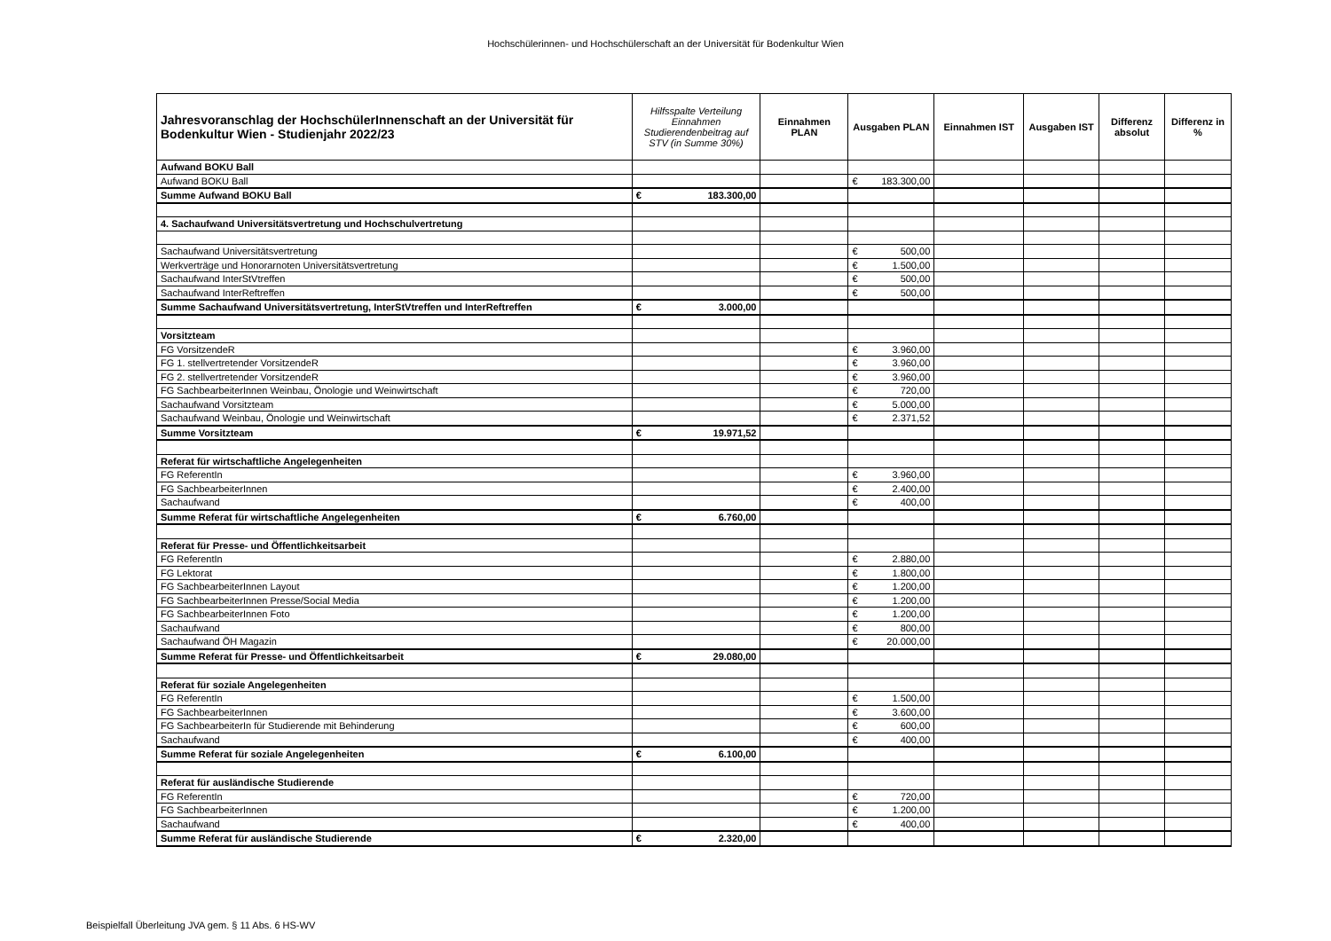Hochschülerinnen- und Hochschülerschaft an der Universität für Bodenkultur Wien
| Jahresvoranschlag der HochschülerInnenschaft an der Universität für Bodenkultur Wien - Studienjahr 2022/23 | Hilfsspalte Verteilung Einnahmen Studierendenbeitrag auf STV (in Summe 30%) | Einnahmen PLAN | Ausgaben PLAN | Einnahmen IST | Ausgaben IST | Differenz absolut | Differenz in % |
| --- | --- | --- | --- | --- | --- | --- | --- |
| Aufwand BOKU Ball | | | | | | | |
| Aufwand BOKU Ball | | | € 183.300,00 | | | | |
| Summe Aufwand BOKU Ball | € 183.300,00 | | | | | | |
| 4. Sachaufwand Universitätsvertretung und Hochschulvertretung | | | | | | | |
| Sachaufwand Universitätsvertretung | | | € 500,00 | | | | |
| Werkverträge und Honorarnoten Universitätsvertretung | | | € 1.500,00 | | | | |
| Sachaufwand InterStVtreffen | | | € 500,00 | | | | |
| Sachaufwand InterReftreffen | | | € 500,00 | | | | |
| Summe Sachaufwand Universitätsvertretung, InterStVtreffen und InterReftreffen | € 3.000,00 | | | | | | |
| Vorsitzteam | | | | | | | |
| FG VorsitzendeR | | | € 3.960,00 | | | | |
| FG 1. stellvertretender VorsitzendeR | | | € 3.960,00 | | | | |
| FG 2. stellvertretender VorsitzendeR | | | € 3.960,00 | | | | |
| FG SachbearbeiterInnen Weinbau, Önologie und Weinwirtschaft | | | € 720,00 | | | | |
| Sachaufwand Vorsitzteam | | | € 5.000,00 | | | | |
| Sachaufwand Weinbau, Önologie und Weinwirtschaft | | | € 2.371,52 | | | | |
| Summe Vorsitzteam | € 19.971,52 | | | | | | |
| Referat für wirtschaftliche Angelegenheiten | | | | | | | |
| FG ReferentIn | | | € 3.960,00 | | | | |
| FG SachbearbeiterInnen | | | € 2.400,00 | | | | |
| Sachaufwand | | | € 400,00 | | | | |
| Summe Referat für wirtschaftliche Angelegenheiten | € 6.760,00 | | | | | | |
| Referat für Presse- und Öffentlichkeitsarbeit | | | | | | | |
| FG ReferentIn | | | € 2.880,00 | | | | |
| FG Lektorat | | | € 1.800,00 | | | | |
| FG SachbearbeiterInnen Layout | | | € 1.200,00 | | | | |
| FG SachbearbeiterInnen Presse/Social Media | | | € 1.200,00 | | | | |
| FG SachbearbeiterInnen Foto | | | € 1.200,00 | | | | |
| Sachaufwand | | | € 800,00 | | | | |
| Sachaufwand ÖH Magazin | | | € 20.000,00 | | | | |
| Summe Referat für Presse- und Öffentlichkeitsarbeit | € 29.080,00 | | | | | | |
| Referat für soziale Angelegenheiten | | | | | | | |
| FG ReferentIn | | | € 1.500,00 | | | | |
| FG SachbearbeiterInnen | | | € 3.600,00 | | | | |
| FG SachbearbeiterIn für Studierende mit Behinderung | | | € 600,00 | | | | |
| Sachaufwand | | | € 400,00 | | | | |
| Summe Referat für soziale Angelegenheiten | € 6.100,00 | | | | | | |
| Referat für ausländische Studierende | | | | | | | |
| FG ReferentIn | | | € 720,00 | | | | |
| FG SachbearbeiterInnen | | | € 1.200,00 | | | | |
| Sachaufwand | | | € 400,00 | | | | |
| Summe Referat für ausländische Studierende | € 2.320,00 | | | | | | |
Beispielfall Überleitung JVA gem. § 11 Abs. 6 HS-WV